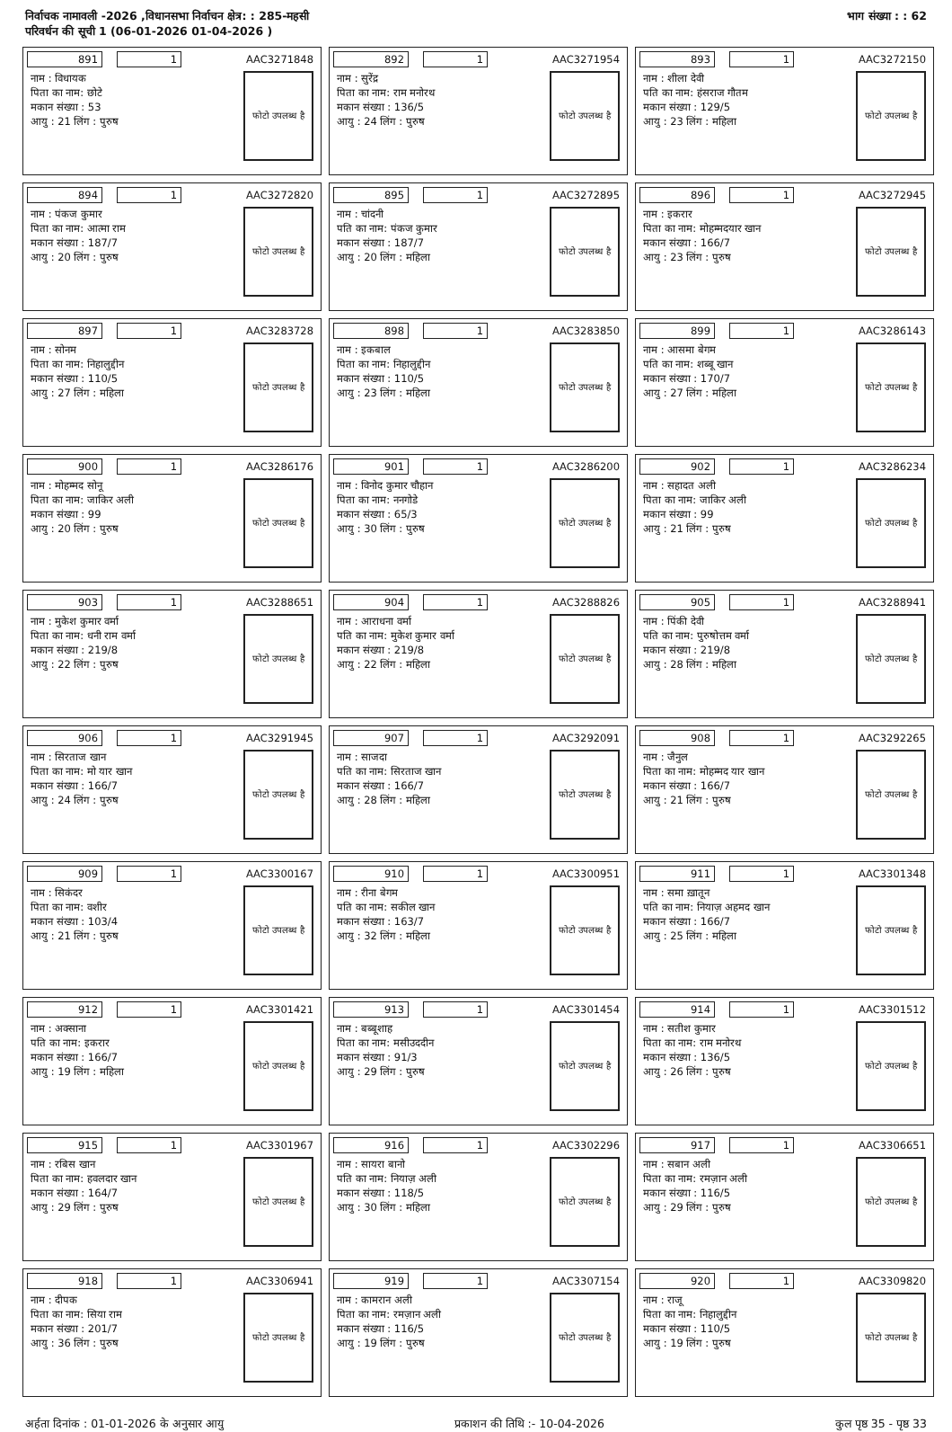निर्वाचक नामावली -2026 ,विधानसभा निर्वाचन क्षेत्र: : 285-महसी
परिवर्धन की सूची 1 (06-01-2026 01-04-2026 )
भाग संख्या : : 62
891 1 AAC3271848
नाम : विधायक
पिता का नाम: छोटे
मकान संख्या : 53
आयु : 21 लिंग : पुरुष
फोटो उपलब्ध है
892 1 AAC3271954
नाम : सुरेंद्र
पिता का नाम: राम मनोरथ
मकान संख्या : 136/5
आयु : 24 लिंग : पुरुष
फोटो उपलब्ध है
893 1 AAC3272150
नाम : शीला देवी
पति का नाम: हंसराज गौतम
मकान संख्या : 129/5
आयु : 23 लिंग : महिला
फोटो उपलब्ध है
894 1 AAC3272820
नाम : पंकज कुमार
पिता का नाम: आत्मा राम
मकान संख्या : 187/7
आयु : 20 लिंग : पुरुष
फोटो उपलब्ध है
895 1 AAC3272895
नाम : चांदनी
पति का नाम: पंकज कुमार
मकान संख्या : 187/7
आयु : 20 लिंग : महिला
फोटो उपलब्ध है
896 1 AAC3272945
नाम : इकरार
पिता का नाम: मोहम्मदयार खान
मकान संख्या : 166/7
आयु : 23 लिंग : पुरुष
फोटो उपलब्ध है
897 1 AAC3283728
नाम : सोनम
पिता का नाम: निहालुद्दीन
मकान संख्या : 110/5
आयु : 27 लिंग : महिला
फोटो उपलब्ध है
898 1 AAC3283850
नाम : इकबाल
पिता का नाम: निहालुद्दीन
मकान संख्या : 110/5
आयु : 23 लिंग : महिला
फोटो उपलब्ध है
899 1 AAC3286143
नाम : आसमा बेगम
पति का नाम: शब्बू खान
मकान संख्या : 170/7
आयु : 27 लिंग : महिला
फोटो उपलब्ध है
900 1 AAC3286176
नाम : मोहम्मद सोनू
पिता का नाम: जाकिर अली
मकान संख्या : 99
आयु : 20 लिंग : पुरुष
फोटो उपलब्ध है
901 1 AAC3286200
नाम : विनोद कुमार चौहान
पिता का नाम: ननगोडे
मकान संख्या : 65/3
आयु : 30 लिंग : पुरुष
फोटो उपलब्ध है
902 1 AAC3286234
नाम : सहादत अली
पिता का नाम: जाकिर अली
मकान संख्या : 99
आयु : 21 लिंग : पुरुष
फोटो उपलब्ध है
903 1 AAC3288651
नाम : मुकेश कुमार वर्मा
पिता का नाम: धनी राम वर्मा
मकान संख्या : 219/8
आयु : 22 लिंग : पुरुष
फोटो उपलब्ध है
904 1 AAC3288826
नाम : आराधना वर्मा
पति का नाम: मुकेश कुमार वर्मा
मकान संख्या : 219/8
आयु : 22 लिंग : महिला
फोटो उपलब्ध है
905 1 AAC3288941
नाम : पिंकी देवी
पति का नाम: पुरुषोत्तम वर्मा
मकान संख्या : 219/8
आयु : 28 लिंग : महिला
फोटो उपलब्ध है
906 1 AAC3291945
नाम : सिरताज खान
पिता का नाम: मो यार खान
मकान संख्या : 166/7
आयु : 24 लिंग : पुरुष
फोटो उपलब्ध है
907 1 AAC3292091
नाम : साजदा
पति का नाम: सिरताज खान
मकान संख्या : 166/7
आयु : 28 लिंग : महिला
फोटो उपलब्ध है
908 1 AAC3292265
नाम : जैनुल
पिता का नाम: मोहम्मद यार खान
मकान संख्या : 166/7
आयु : 21 लिंग : पुरुष
फोटो उपलब्ध है
909 1 AAC3300167
नाम : सिकंदर
पिता का नाम: वशीर
मकान संख्या : 103/4
आयु : 21 लिंग : पुरुष
फोटो उपलब्ध है
910 1 AAC3300951
नाम : रीना बेगम
पति का नाम: सकील खान
मकान संख्या : 163/7
आयु : 32 लिंग : महिला
फोटो उपलब्ध है
911 1 AAC3301348
नाम : समा ख़ातून
पति का नाम: नियाज़ अहमद खान
मकान संख्या : 166/7
आयु : 25 लिंग : महिला
फोटो उपलब्ध है
912 1 AAC3301421
नाम : अक्साना
पति का नाम: इकरार
मकान संख्या : 166/7
आयु : 19 लिंग : महिला
फोटो उपलब्ध है
913 1 AAC3301454
नाम : बब्बूशाह
पिता का नाम: मसीउददीन
मकान संख्या : 91/3
आयु : 29 लिंग : पुरुष
फोटो उपलब्ध है
914 1 AAC3301512
नाम : सतीश कुमार
पिता का नाम: राम मनोरथ
मकान संख्या : 136/5
आयु : 26 लिंग : पुरुष
फोटो उपलब्ध है
915 1 AAC3301967
नाम : रबिस खान
पिता का नाम: हवलदार खान
मकान संख्या : 164/7
आयु : 29 लिंग : पुरुष
फोटो उपलब्ध है
916 1 AAC3302296
नाम : सायरा बानो
पति का नाम: नियाज़ अली
मकान संख्या : 118/5
आयु : 30 लिंग : महिला
फोटो उपलब्ध है
917 1 AAC3306651
नाम : सबान अली
पिता का नाम: रमज़ान अली
मकान संख्या : 116/5
आयु : 29 लिंग : पुरुष
फोटो उपलब्ध है
918 1 AAC3306941
नाम : दीपक
पिता का नाम: सिया राम
मकान संख्या : 201/7
आयु : 36 लिंग : पुरुष
फोटो उपलब्ध है
919 1 AAC3307154
नाम : कामरान अली
पिता का नाम: रमज़ान अली
मकान संख्या : 116/5
आयु : 19 लिंग : पुरुष
फोटो उपलब्ध है
920 1 AAC3309820
नाम : राजू
पिता का नाम: निहालुद्दीन
मकान संख्या : 110/5
आयु : 19 लिंग : पुरुष
फोटो उपलब्ध है
अर्हता दिनांक : 01-01-2026 के अनुसार आयु प्रकाशन की तिथि :- 10-04-2026 कुल पृष्ठ 35 - पृष्ठ 33